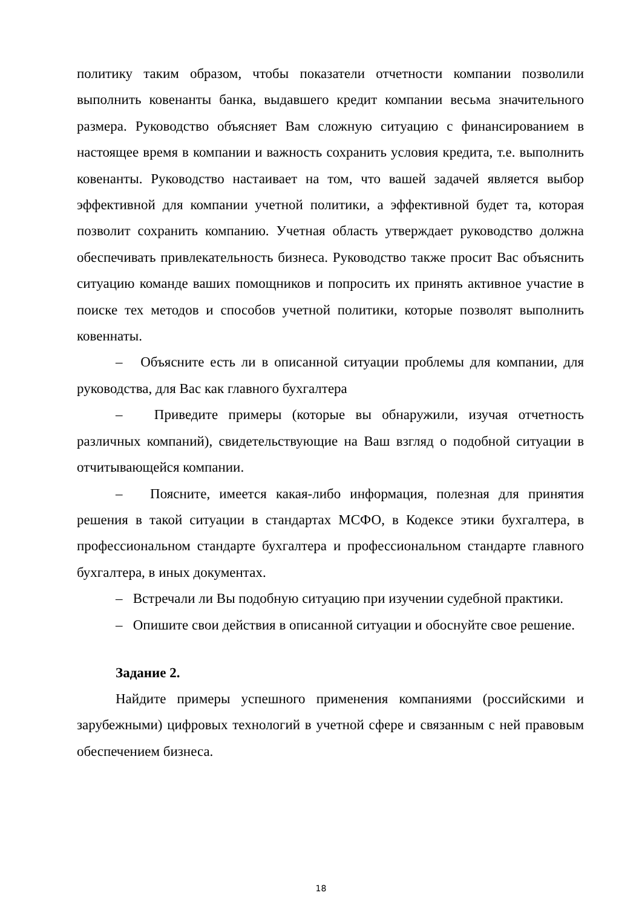политику таким образом, чтобы показатели отчетности компании позволили выполнить ковенанты банка, выдавшего кредит компании весьма значительного размера. Руководство объясняет Вам сложную ситуацию с финансированием в настоящее время в компании и важность сохранить условия кредита, т.е. выполнить ковенанты. Руководство настаивает на том, что вашей задачей является выбор эффективной для компании учетной политики, а эффективной будет та, которая позволит сохранить компанию. Учетная область утверждает руководство должна обеспечивать привлекательность бизнеса. Руководство также просит Вас объяснить ситуацию команде ваших помощников и попросить их принять активное участие в поиске тех методов и способов учетной политики, которые позволят выполнить ковеннаты.
– Объясните есть ли в описанной ситуации проблемы для компании, для руководства, для Вас как главного бухгалтера
– Приведите примеры (которые вы обнаружили, изучая отчетность различных компаний), свидетельствующие на Ваш взгляд о подобной ситуации в отчитывающейся компании.
– Поясните, имеется какая-либо информация, полезная для принятия решения в такой ситуации в стандартах МСФО, в Кодексе этики бухгалтера, в профессиональном стандарте бухгалтера и профессиональном стандарте главного бухгалтера, в иных документах.
– Встречали ли Вы подобную ситуацию при изучении судебной практики.
– Опишите свои действия в описанной ситуации и обоснуйте свое решение.
Задание 2.
Найдите примеры успешного применения компаниями (российскими и зарубежными) цифровых технологий в учетной сфере и связанным с ней правовым обеспечением бизнеса.
18